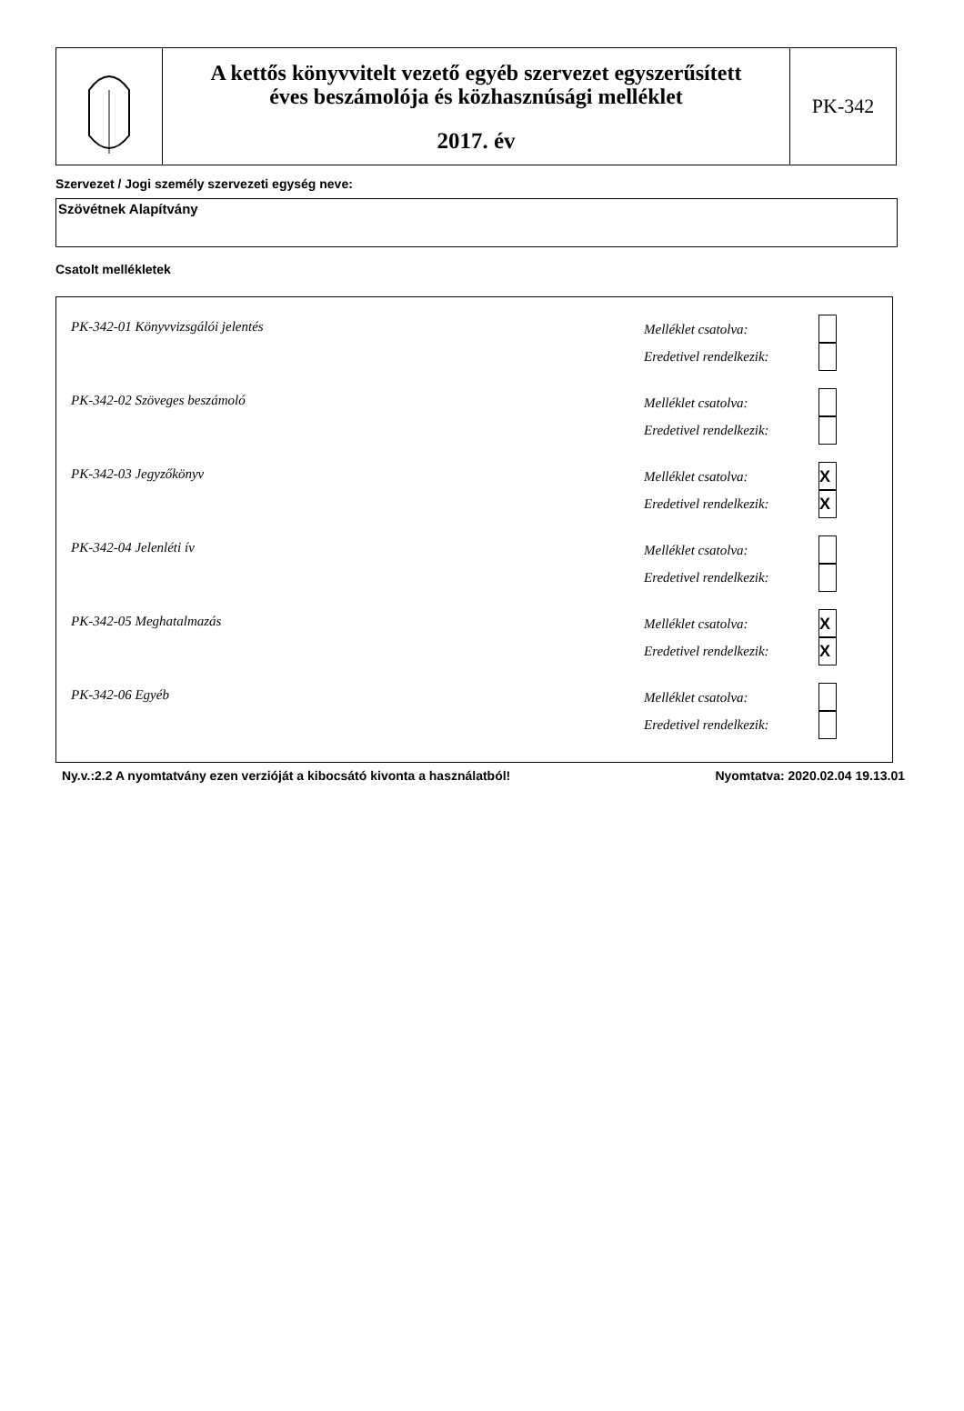A kettős könyvvitelt vezető egyéb szervezet egyszerűsített
éves beszámolója és közhasznúsági melléklet
2017. év
PK-342
Szervezet / Jogi személy szervezeti egység neve:
Szövétnek Alapítvány
Csatolt mellékletek
PK-342-01 Könyvvizsgálói jelentés
Melléklet csatolva:
Eredetivel rendelkezik:
PK-342-02 Szöveges beszámoló
Melléklet csatolva:
Eredetivel rendelkezik:
PK-342-03 Jegyzőkönyv
Melléklet csatolva:
X
Eredetivel rendelkezik:
X
PK-342-04 Jelenléti ív
Melléklet csatolva:
Eredetivel rendelkezik:
PK-342-05 Meghatalmazás
Melléklet csatolva:
X
Eredetivel rendelkezik:
X
PK-342-06 Egyéb
Melléklet csatolva:
Eredetivel rendelkezik:
Ny.v.:2.2 A nyomtatvány ezen verzióját a kibocsátó kivonta a használatból! Nyomtatva: 2020.02.04 19.13.01